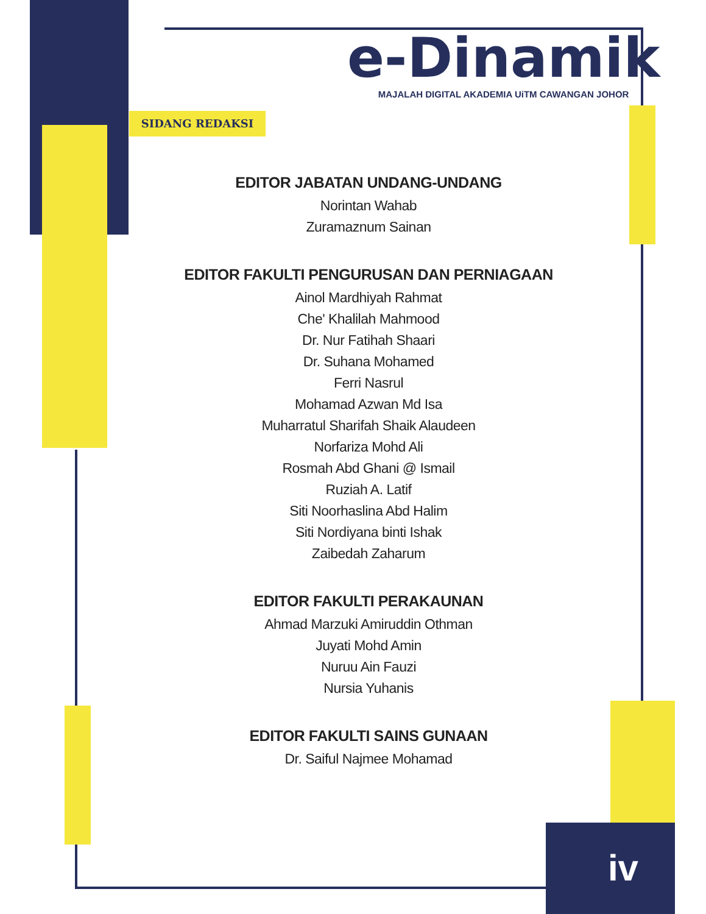iv
e-Dinamik
MAJALAH DIGITAL AKADEMIA UiTM CAWANGAN JOHOR
SIDANG REDAKSI
EDITOR JABATAN UNDANG-UNDANG
Norintan Wahab
Zuramaznum Sainan
EDITOR FAKULTI PENGURUSAN DAN PERNIAGAAN
Ainol Mardhiyah Rahmat
Che' Khalilah Mahmood
Dr. Nur Fatihah Shaari
Dr. Suhana Mohamed
Ferri Nasrul
Mohamad Azwan Md Isa
Muharratul Sharifah Shaik Alaudeen
Norfariza Mohd Ali
Rosmah Abd Ghani @ Ismail
Ruziah A. Latif
Siti Noorhaslina Abd Halim
Siti Nordiyana binti Ishak
Zaibedah Zaharum
EDITOR FAKULTI PERAKAUNAN
Ahmad Marzuki Amiruddin Othman
Juyati Mohd Amin
Nuruu Ain Fauzi
Nursia Yuhanis
EDITOR FAKULTI SAINS GUNAAN
Dr. Saiful Najmee Mohamad